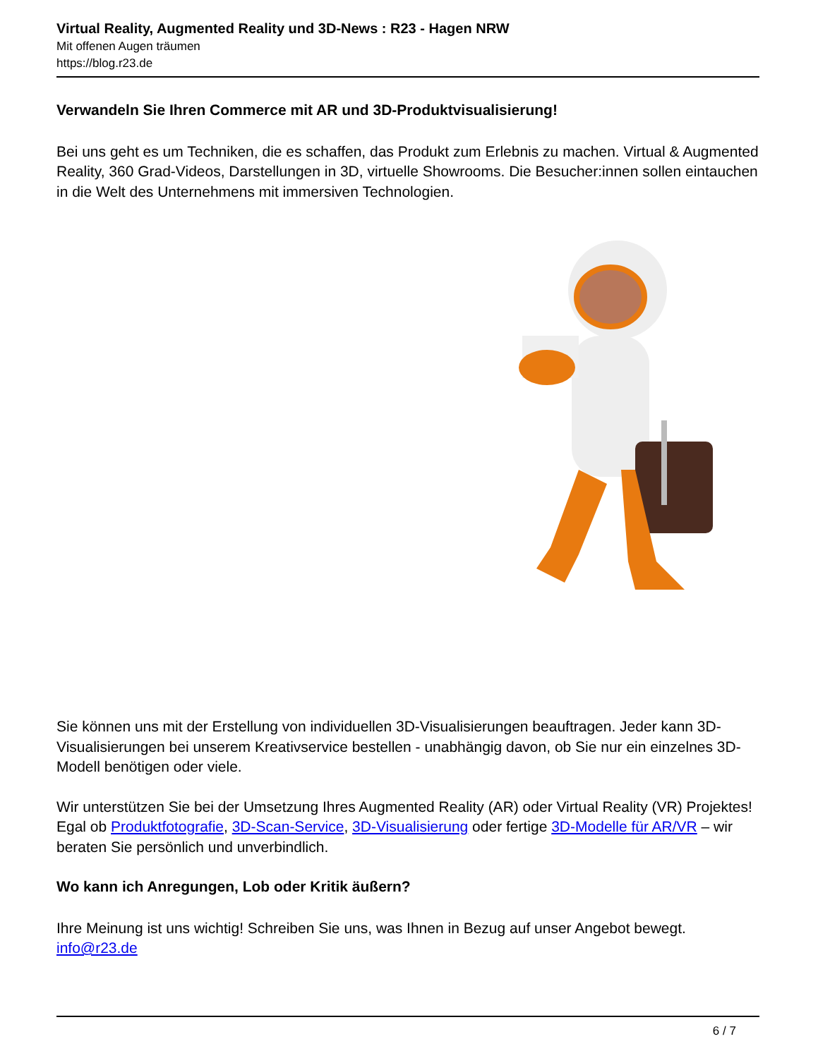Virtual Reality, Augmented Reality und 3D-News : R23 - Hagen NRW
Mit offenen Augen träumen
https://blog.r23.de
Verwandeln Sie Ihren Commerce mit AR und 3D-Produktvisualisierung!
Bei uns geht es um Techniken, die es schaffen, das Produkt zum Erlebnis zu machen. Virtual & Augmented Reality, 360 Grad-Videos, Darstellungen in 3D, virtuelle Showrooms. Die Besucher:innen sollen eintauchen in die Welt des Unternehmens mit immersiven Technologien.
Sie können uns mit der Erstellung von individuellen 3D-Visualisierungen beauftragen. Jeder kann 3D-Visualisierungen bei unserem Kreativservice bestellen - unabhängig davon, ob Sie nur ein einzelnes 3D-Modell benötigen oder viele.
Wir unterstützen Sie bei der Umsetzung Ihres Augmented Reality (AR) oder Virtual Reality (VR) Projektes! Egal ob Produktfotografie, 3D-Scan-Service, 3D-Visualisierung oder fertige 3D-Modelle für AR/VR – wir beraten Sie persönlich und unverbindlich.
Wo kann ich Anregungen, Lob oder Kritik äußern?
Ihre Meinung ist uns wichtig! Schreiben Sie uns, was Ihnen in Bezug auf unser Angebot bewegt.
info@r23.de
6 / 7